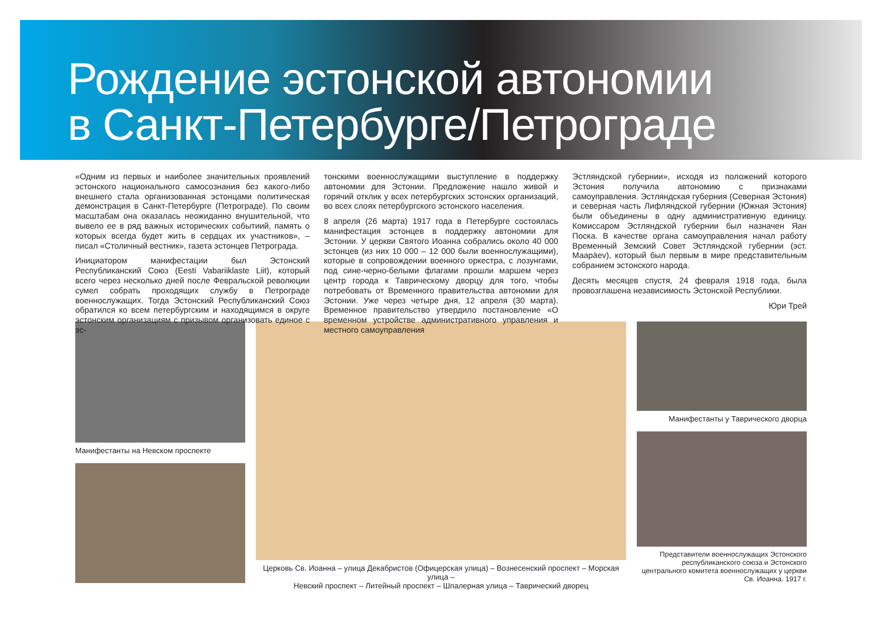Рождение эстонской автономии
в Санкт-Петербурге/Петрограде
«Одним из первых и наиболее значительных проявлений эстонского национального самосознания без какого-либо внешнего стала организованная эстонцами политическая демонстрация в Санкт-Петербурге (Петрограде). По своим масштабам она оказалась неожиданно внушительной, что вывело ее в ряд важных исторических событиий, память о которых всегда будет жить в сердцах их участников», – писал «Столичный вестник», газета эстонцев Петрограда.
Инициатором манифестации был Эстонский Республиканский Союз (Eesti Vabariiklaste Liit), который всего через несколько дней после Февральской революции сумел собрать проходящих службу в Петрограде военнослужащих. Тогда Эстонский Республиканский Союз обратился ко всем петербургским и находящимся в округе эстонским организациям с призывом организовать единое с эс-
тонскими военнослужащими выступление в поддержку автономии для Эстонии. Предложение нашло живой и горячий отклик у всех петербургских эстонских организаций, во всех слоях петербургского эстонского населения.
8 апреля (26 марта) 1917 года в Петербурге состоялась манифестация эстонцев в поддержку автономии для Эстонии. У церкви Святого Иоанна собрались около 40 000 эстонцев (из них 10 000 – 12 000 были военнослужащими), которые в сопровождении военного оркестра, с лозунгами, под сине-черно-белыми флагами прошли маршем через центр города к Таврическому дворцу для того, чтобы потребовать от Временного правительства автономии для Эстонии. Уже через четыре дня, 12 апреля (30 марта). Временное правительство утвердило постановление «О временном устройстве административного управления и местного самоуправления
Эстляндской губернии», исходя из положений которого Эстония получила автономию с признаками самоуправления. Эстляндская губерния (Северная Эстония) и северная часть Лифляндской губернии (Южная Эстония) были объединены в одну административную единицу. Комиссаром Эстляндской губернии был назначен Яан Поска. В качестве органа самоуправления начал работу Временный Земский Совет Эстляндской губернии (эст. Maapäev), который был первым в мире представительным собранием эстонского народа.
Десять месяцев спустя, 24 февраля 1918 года, была провозглашена независимость Эстонской Республики.
Юри Трей
Манифестанты на Невском проспекте
Церковь Св. Иоанна – улица Декабристов (Офицерская улица) – Вознесенский проспект – Морская улица –
Невский проспект – Литейный проспект – Шпалерная улица – Таврический дворец
Манифестанты у Таврического дворца
Представители военнослужащих Эстонского республиканского союза и Эстонского центрального комитета военнослужащих у церкви Св. Иоанна. 1917 г.